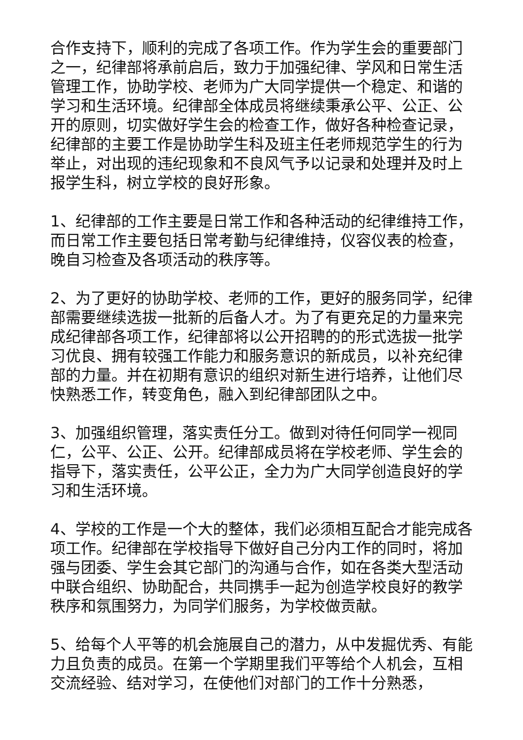合作支持下，顺利的完成了各项工作。作为学生会的重要部门之一，纪律部将承前启后，致力于加强纪律、学风和日常生活管理工作，协助学校、老师为广大同学提供一个稳定、和谐的学习和生活环境。纪律部全体成员将继续秉承公平、公正、公开的原则，切实做好学生会的检查工作，做好各种检查记录，纪律部的主要工作是协助学生科及班主任老师规范学生的行为举止，对出现的违纪现象和不良风气予以记录和处理并及时上报学生科，树立学校的良好形象。
1、纪律部的工作主要是日常工作和各种活动的纪律维持工作，而日常工作主要包括日常考勤与纪律维持，仪容仪表的检查，晚自习检查及各项活动的秩序等。
2、为了更好的协助学校、老师的工作，更好的服务同学，纪律部需要继续选拔一批新的后备人才。为了有更充足的力量来完成纪律部各项工作，纪律部将以公开招聘的的形式选拔一批学习优良、拥有较强工作能力和服务意识的新成员，以补充纪律部的力量。并在初期有意识的组织对新生进行培养，让他们尽快熟悉工作，转变角色，融入到纪律部团队之中。
3、加强组织管理，落实责任分工。做到对待任何同学一视同仁，公平、公正、公开。纪律部成员将在学校老师、学生会的指导下，落实责任，公平公正，全力为广大同学创造良好的学习和生活环境。
4、学校的工作是一个大的整体，我们必须相互配合才能完成各项工作。纪律部在学校指导下做好自己分内工作的同时，将加强与团委、学生会其它部门的沟通与合作，如在各类大型活动中联合组织、协助配合，共同携手一起为创造学校良好的教学秩序和氛围努力，为同学们服务，为学校做贡献。
5、给每个人平等的机会施展自己的潜力，从中发掘优秀、有能力且负责的成员。在第一个学期里我们平等给个人机会，互相交流经验、结对学习，在使他们对部门的工作十分熟悉，